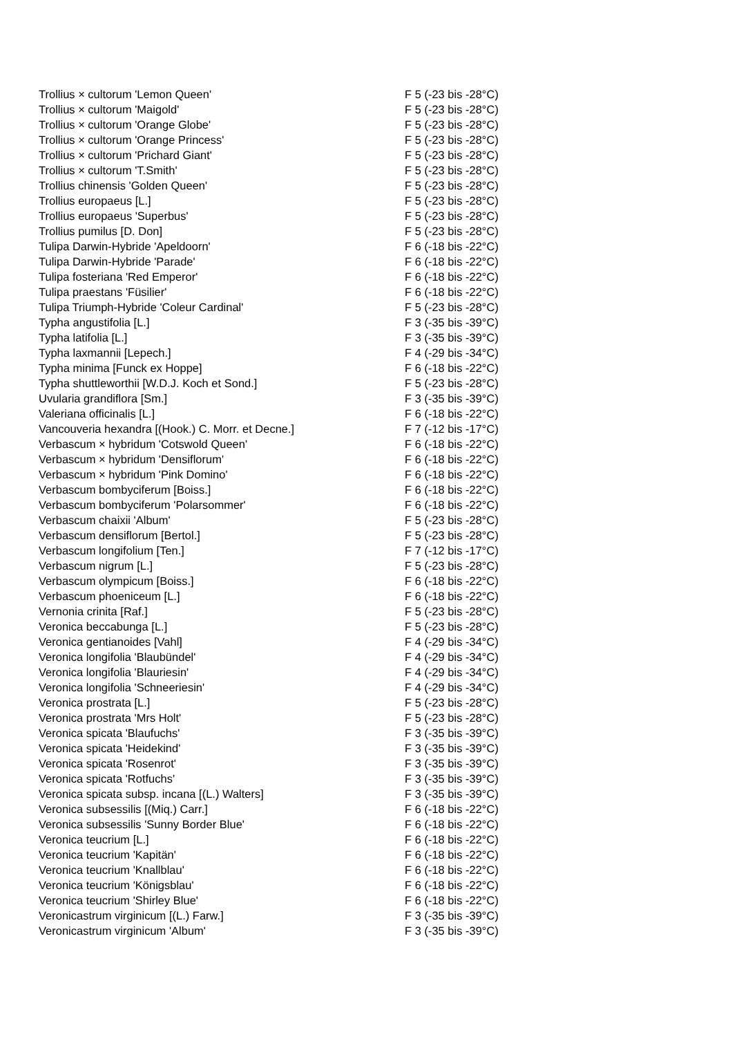| Trollius × cultorum 'Lemon Queen' | F 5 (-23 bis -28°C) |
| Trollius × cultorum 'Maigold' | F 5 (-23 bis -28°C) |
| Trollius × cultorum 'Orange Globe' | F 5 (-23 bis -28°C) |
| Trollius × cultorum 'Orange Princess' | F 5 (-23 bis -28°C) |
| Trollius × cultorum 'Prichard Giant' | F 5 (-23 bis -28°C) |
| Trollius × cultorum 'T.Smith' | F 5 (-23 bis -28°C) |
| Trollius chinensis 'Golden Queen' | F 5 (-23 bis -28°C) |
| Trollius europaeus [L.] | F 5 (-23 bis -28°C) |
| Trollius europaeus 'Superbus' | F 5 (-23 bis -28°C) |
| Trollius pumilus [D. Don] | F 5 (-23 bis -28°C) |
| Tulipa Darwin-Hybride 'Apeldoorn' | F 6 (-18 bis -22°C) |
| Tulipa Darwin-Hybride 'Parade' | F 6 (-18 bis -22°C) |
| Tulipa fosteriana 'Red Emperor' | F 6 (-18 bis -22°C) |
| Tulipa praestans 'Füsilier' | F 6 (-18 bis -22°C) |
| Tulipa Triumph-Hybride 'Coleur Cardinal' | F 5 (-23 bis -28°C) |
| Typha angustifolia [L.] | F 3 (-35 bis -39°C) |
| Typha latifolia [L.] | F 3 (-35 bis -39°C) |
| Typha laxmannii [Lepech.] | F 4 (-29 bis -34°C) |
| Typha minima [Funck ex Hoppe] | F 6 (-18 bis -22°C) |
| Typha shuttleworthii [W.D.J. Koch et Sond.] | F 5 (-23 bis -28°C) |
| Uvularia grandiflora [Sm.] | F 3 (-35 bis -39°C) |
| Valeriana officinalis [L.] | F 6 (-18 bis -22°C) |
| Vancouveria hexandra [(Hook.) C. Morr. et Decne.] | F 7 (-12 bis -17°C) |
| Verbascum × hybridum 'Cotswold Queen' | F 6 (-18 bis -22°C) |
| Verbascum × hybridum 'Densiflorum' | F 6 (-18 bis -22°C) |
| Verbascum × hybridum 'Pink Domino' | F 6 (-18 bis -22°C) |
| Verbascum bombyciferum [Boiss.] | F 6 (-18 bis -22°C) |
| Verbascum bombyciferum 'Polarsommer' | F 6 (-18 bis -22°C) |
| Verbascum chaixii 'Album' | F 5 (-23 bis -28°C) |
| Verbascum densiflorum [Bertol.] | F 5 (-23 bis -28°C) |
| Verbascum longifolium [Ten.] | F 7 (-12 bis -17°C) |
| Verbascum nigrum [L.] | F 5 (-23 bis -28°C) |
| Verbascum olympicum [Boiss.] | F 6 (-18 bis -22°C) |
| Verbascum phoeniceum [L.] | F 6 (-18 bis -22°C) |
| Vernonia crinita [Raf.] | F 5 (-23 bis -28°C) |
| Veronica beccabunga [L.] | F 5 (-23 bis -28°C) |
| Veronica gentianoides [Vahl] | F 4 (-29 bis -34°C) |
| Veronica longifolia 'Blaubündel' | F 4 (-29 bis -34°C) |
| Veronica longifolia 'Blauriesin' | F 4 (-29 bis -34°C) |
| Veronica longifolia 'Schneeriesin' | F 4 (-29 bis -34°C) |
| Veronica prostrata [L.] | F 5 (-23 bis -28°C) |
| Veronica prostrata 'Mrs Holt' | F 5 (-23 bis -28°C) |
| Veronica spicata 'Blaufuchs' | F 3 (-35 bis -39°C) |
| Veronica spicata 'Heidekind' | F 3 (-35 bis -39°C) |
| Veronica spicata 'Rosenrot' | F 3 (-35 bis -39°C) |
| Veronica spicata 'Rotfuchs' | F 3 (-35 bis -39°C) |
| Veronica spicata subsp. incana [(L.) Walters] | F 3 (-35 bis -39°C) |
| Veronica subsessilis [(Miq.) Carr.] | F 6 (-18 bis -22°C) |
| Veronica subsessilis 'Sunny Border Blue' | F 6 (-18 bis -22°C) |
| Veronica teucrium [L.] | F 6 (-18 bis -22°C) |
| Veronica teucrium 'Kapitän' | F 6 (-18 bis -22°C) |
| Veronica teucrium 'Knallblau' | F 6 (-18 bis -22°C) |
| Veronica teucrium 'Königsblau' | F 6 (-18 bis -22°C) |
| Veronica teucrium 'Shirley Blue' | F 6 (-18 bis -22°C) |
| Veronicastrum virginicum [(L.) Farw.] | F 3 (-35 bis -39°C) |
| Veronicastrum virginicum 'Album' | F 3 (-35 bis -39°C) |